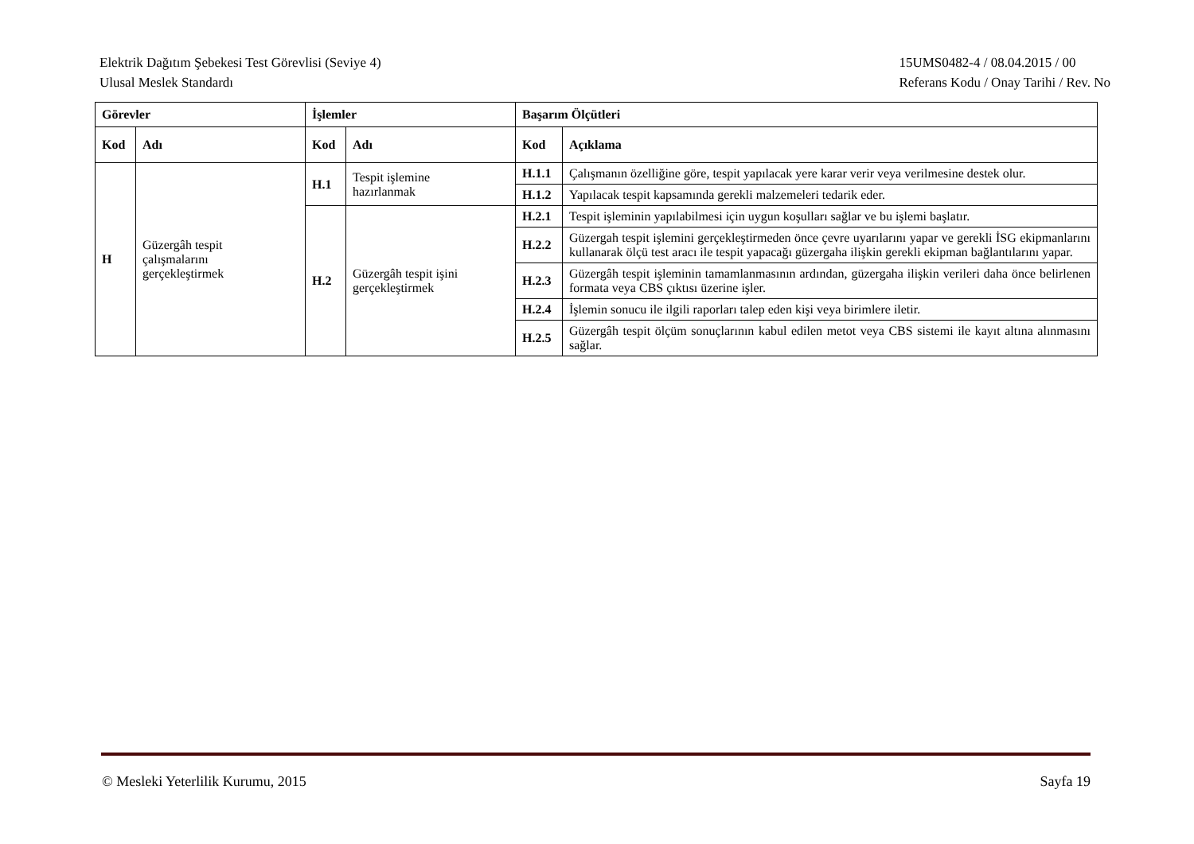Elektrik Dağıtım Şebekesi Test Görevlisi (Seviye 4)
Ulusal Meslek Standardı
15UMS0482-4 / 08.04.2015 / 00
Referans Kodu / Onay Tarihi / Rev. No
| Görevler | | İşlemler | | Başarım Ölçütleri | |
| --- | --- | --- | --- | --- | --- |
| Kod | Adı | Kod | Adı | Kod | Açıklama |
| H | Güzergâh tespit çalışmalarını gerçekleştirmek | H.1 | Tespit işlemine hazırlanmak | H.1.1 | Çalışmanın özelliğine göre, tespit yapılacak yere karar verir veya verilmesine destek olur. |
| | | | | H.1.2 | Yapılacak tespit kapsamında gerekli malzemeleri tedarik eder. |
| | | H.2 | Güzergâh tespit işini gerçekleştirmek | H.2.1 | Tespit işleminin yapılabilmesi için uygun koşulları sağlar ve bu işlemi başlatır. |
| | | | | H.2.2 | Güzergah tespit işlemini gerçekleştirmeden önce çevre uyarılarını yapar ve gerekli İSG ekipmanlarını kullanarak ölçü test aracı ile tespit yapacağı güzergaha ilişkin gerekli ekipman bağlantılarını yapar. |
| | | | | H.2.3 | Güzergâh tespit işleminin tamamlanmasının ardından, güzergaha ilişkin verileri daha önce belirlenen formata veya CBS çıktısı üzerine işler. |
| | | | | H.2.4 | İşlemin sonucu ile ilgili raporları talep eden kişi veya birimlere iletir. |
| | | | | H.2.5 | Güzergâh tespit ölçüm sonuçlarının kabul edilen metot veya CBS sistemi ile kayıt altına alınmasını sağlar. |
© Mesleki Yeterlilik Kurumu, 2015
Sayfa 19